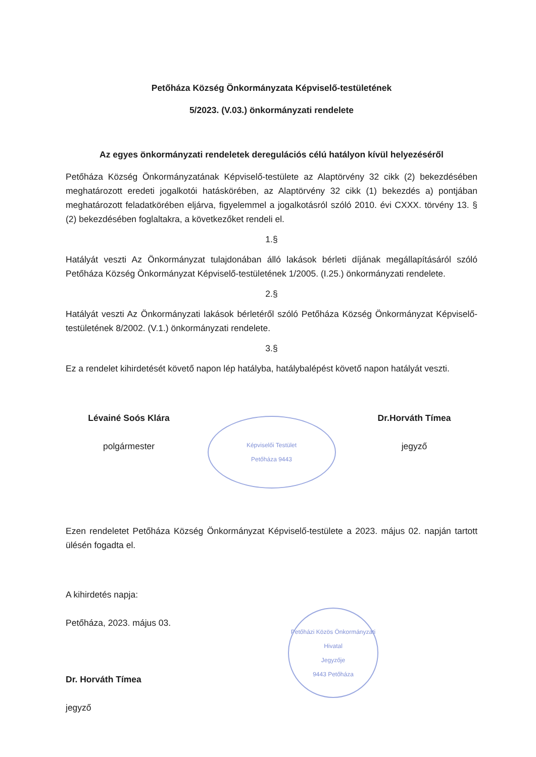Petőháza Község Önkormányzata Képviselő-testületének
5/2023. (V.03.) önkormányzati rendelete
Az egyes önkormányzati rendeletek deregulációs célú hatályon kívül helyezéséről
Petőháza Község Önkormányzatának Képviselő-testülete az Alaptörvény 32 cikk (2) bekezdésében meghatározott eredeti jogalkotói hatáskörében, az Alaptörvény 32 cikk (1) bekezdés a) pontjában meghatározott feladatkörében eljárva, figyelemmel a jogalkotásról szóló 2010. évi CXXX. törvény 13. § (2) bekezdésében foglaltakra, a következőket rendeli el.
1.§
Hatályát veszti Az Önkormányzat tulajdonában álló lakások bérleti díjának megállapításáról szóló Petőháza Község Önkormányzat Képviselő-testületének 1/2005. (I.25.) önkormányzati rendelete.
2.§
Hatályát veszti Az Önkormányzati lakások bérletéről szóló Petőháza Község Önkormányzat Képviselő-testületének 8/2002. (V.1.) önkormányzati rendelete.
3.§
Ez a rendelet kihirdetését követő napon lép hatályba, hatálybalépést követő napon hatályát veszti.
Lévainé Soós Klára
polgármester
Képviselői Testület
Petőháza 9443
Dr.Horváth Tímea
jegyző
Ezen rendeletet Petőháza Község Önkormányzat Képviselő-testülete a 2023. május 02. napján tartott ülésén fogadta el.
A kihirdetés napja:
Petőháza, 2023. május 03.
Dr. Horváth Tímea
jegyző
Petőházi Közös Önkormányzati Hivatal
Jegyzője
9443 Petőháza